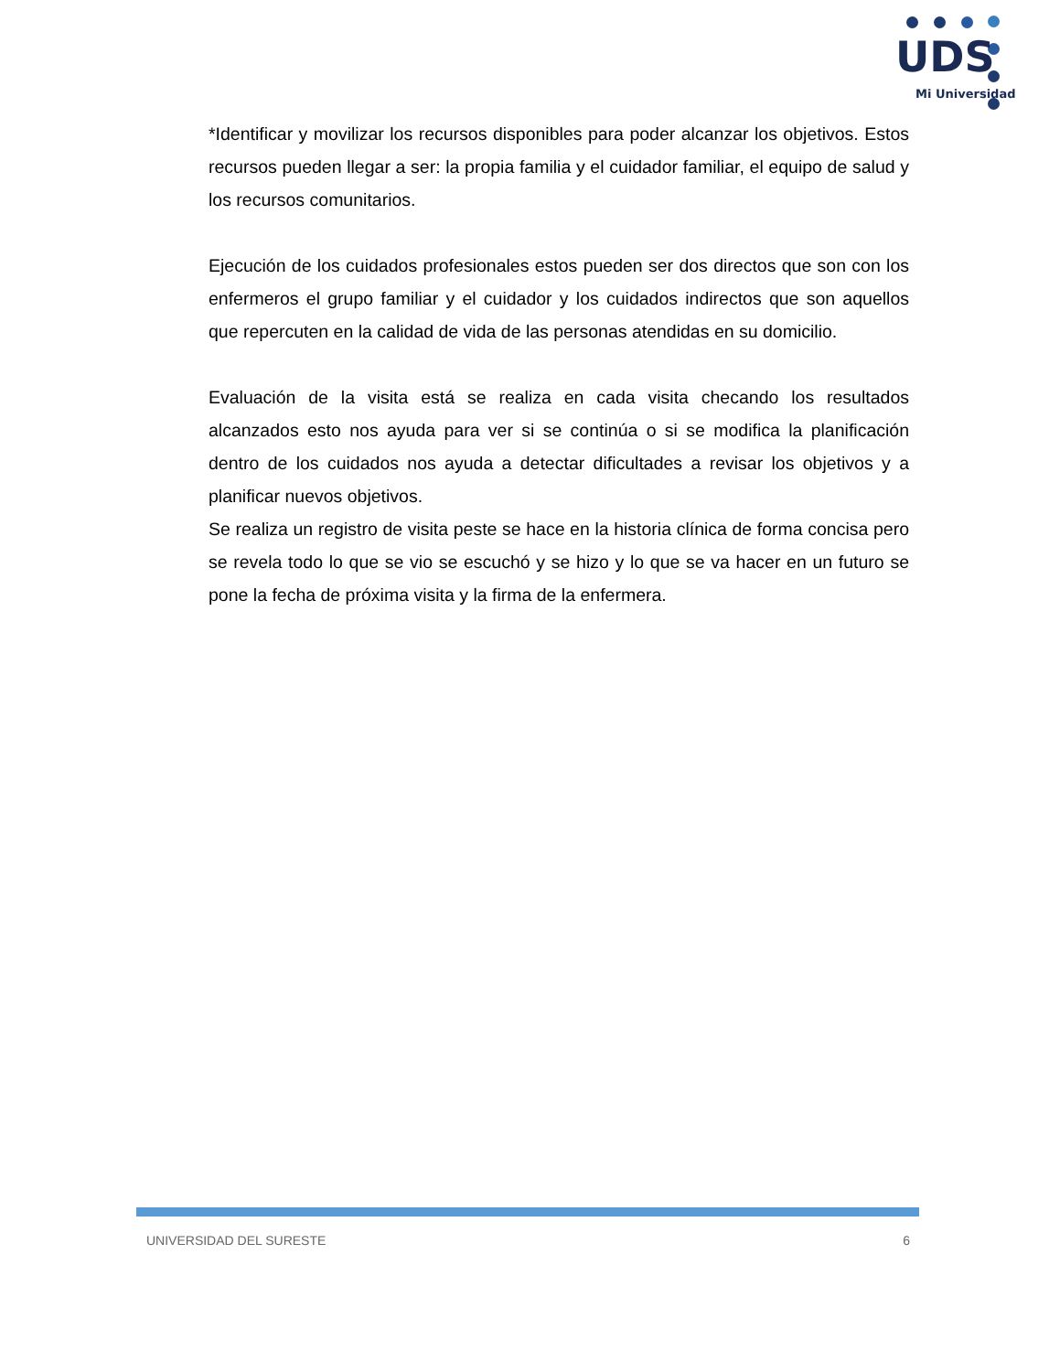UDS
Mi Universidad
*Identificar y movilizar los recursos disponibles para poder alcanzar los objetivos. Estos recursos pueden llegar a ser: la propia familia y el cuidador familiar, el equipo de salud y los recursos comunitarios.
Ejecución de los cuidados profesionales estos pueden ser dos directos que son con los enfermeros el grupo familiar y el cuidador y los cuidados indirectos que son aquellos que repercuten en la calidad de vida de las personas atendidas en su domicilio.
Evaluación de la visita está se realiza en cada visita checando los resultados alcanzados esto nos ayuda para ver si se continúa o si se modifica la planificación dentro de los cuidados nos ayuda a detectar dificultades a revisar los objetivos y a planificar nuevos objetivos.
Se realiza un registro de visita peste se hace en la historia clínica de forma concisa pero se revela todo lo que se vio se escuchó y se hizo y lo que se va hacer en un futuro se pone la fecha de próxima visita y la firma de la enfermera.
UNIVERSIDAD DEL SURESTE 6